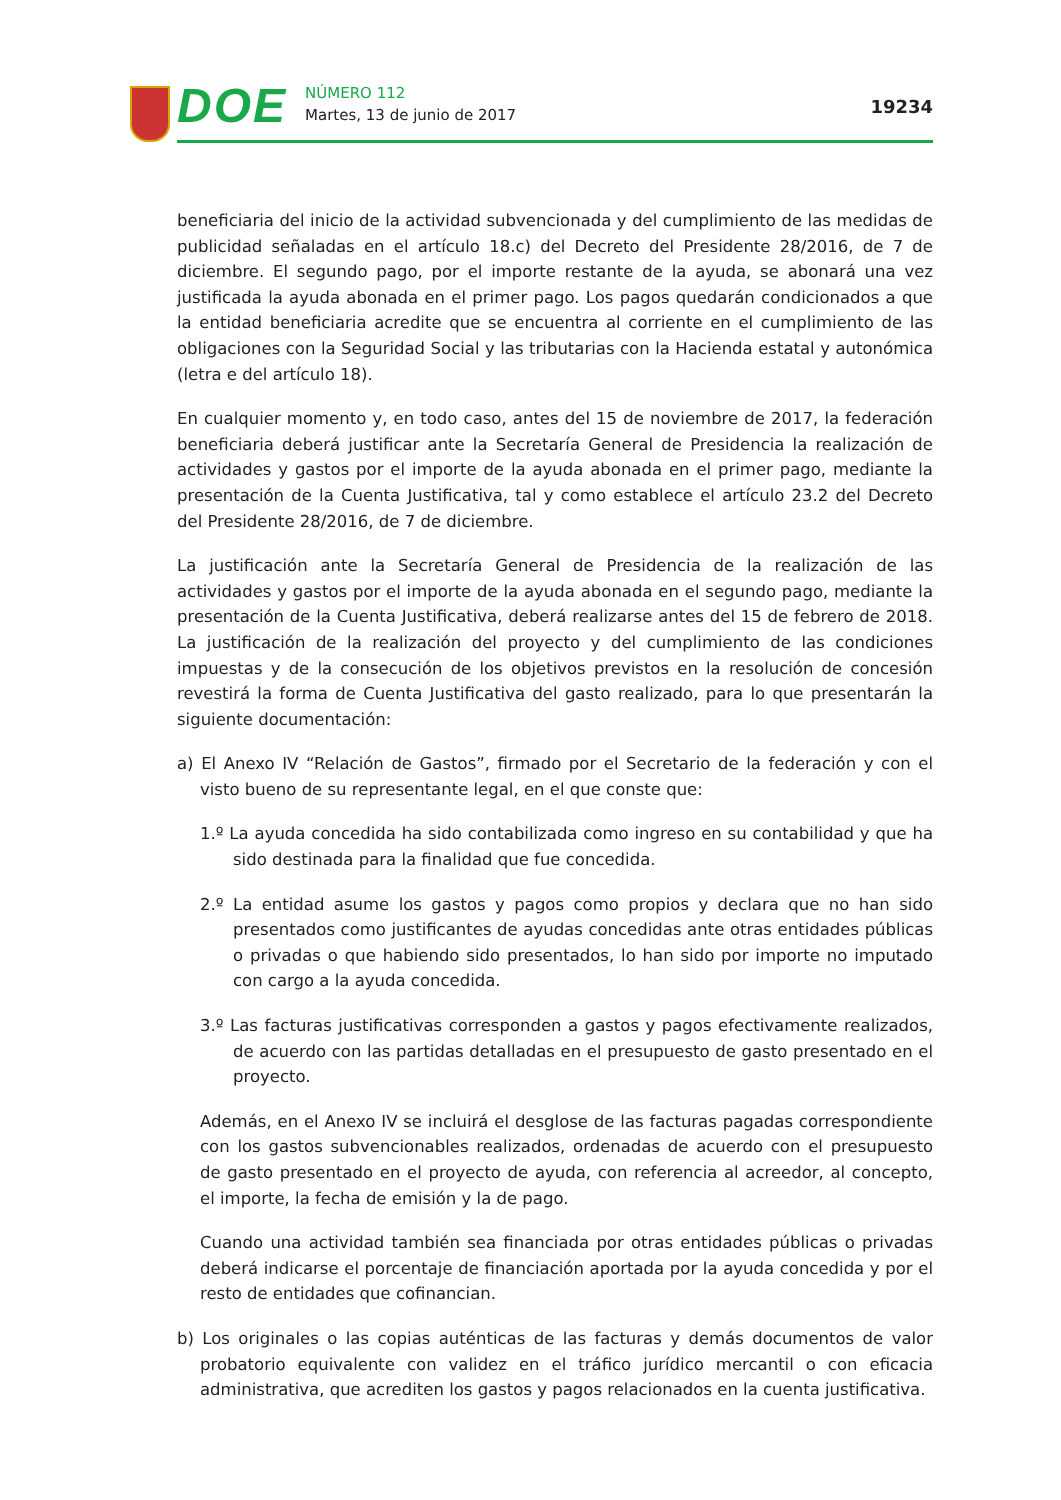DOE
NÚMERO 112
Martes, 13 de junio de 2017
19234
beneficiaria del inicio de la actividad subvencionada y del cumplimiento de las medidas de publicidad señaladas en el artículo 18.c) del Decreto del Presidente 28/2016, de 7 de diciembre. El segundo pago, por el importe restante de la ayuda, se abonará una vez justificada la ayuda abonada en el primer pago. Los pagos quedarán condicionados a que la entidad beneficiaria acredite que se encuentra al corriente en el cumplimiento de las obligaciones con la Seguridad Social y las tributarias con la Hacienda estatal y autonómica (letra e del artículo 18).
En cualquier momento y, en todo caso, antes del 15 de noviembre de 2017, la federación beneficiaria deberá justificar ante la Secretaría General de Presidencia la realización de actividades y gastos por el importe de la ayuda abonada en el primer pago, mediante la presentación de la Cuenta Justificativa, tal y como establece el artículo 23.2 del Decreto del Presidente 28/2016, de 7 de diciembre.
La justificación ante la Secretaría General de Presidencia de la realización de las actividades y gastos por el importe de la ayuda abonada en el segundo pago, mediante la presentación de la Cuenta Justificativa, deberá realizarse antes del 15 de febrero de 2018. La justificación de la realización del proyecto y del cumplimiento de las condiciones impuestas y de la consecución de los objetivos previstos en la resolución de concesión revestirá la forma de Cuenta Justificativa del gasto realizado, para lo que presentarán la siguiente documentación:
a) El Anexo IV “Relación de Gastos”, firmado por el Secretario de la federación y con el visto bueno de su representante legal, en el que conste que:
1.º La ayuda concedida ha sido contabilizada como ingreso en su contabilidad y que ha sido destinada para la finalidad que fue concedida.
2.º La entidad asume los gastos y pagos como propios y declara que no han sido presentados como justificantes de ayudas concedidas ante otras entidades públicas o privadas o que habiendo sido presentados, lo han sido por importe no imputado con cargo a la ayuda concedida.
3.º Las facturas justificativas corresponden a gastos y pagos efectivamente realizados, de acuerdo con las partidas detalladas en el presupuesto de gasto presentado en el proyecto.
Además, en el Anexo IV se incluirá el desglose de las facturas pagadas correspondiente con los gastos subvencionables realizados, ordenadas de acuerdo con el presupuesto de gasto presentado en el proyecto de ayuda, con referencia al acreedor, al concepto, el importe, la fecha de emisión y la de pago.
Cuando una actividad también sea financiada por otras entidades públicas o privadas deberá indicarse el porcentaje de financiación aportada por la ayuda concedida y por el resto de entidades que cofinancian.
b) Los originales o las copias auténticas de las facturas y demás documentos de valor probatorio equivalente con validez en el tráfico jurídico mercantil o con eficacia administrativa, que acrediten los gastos y pagos relacionados en la cuenta justificativa.